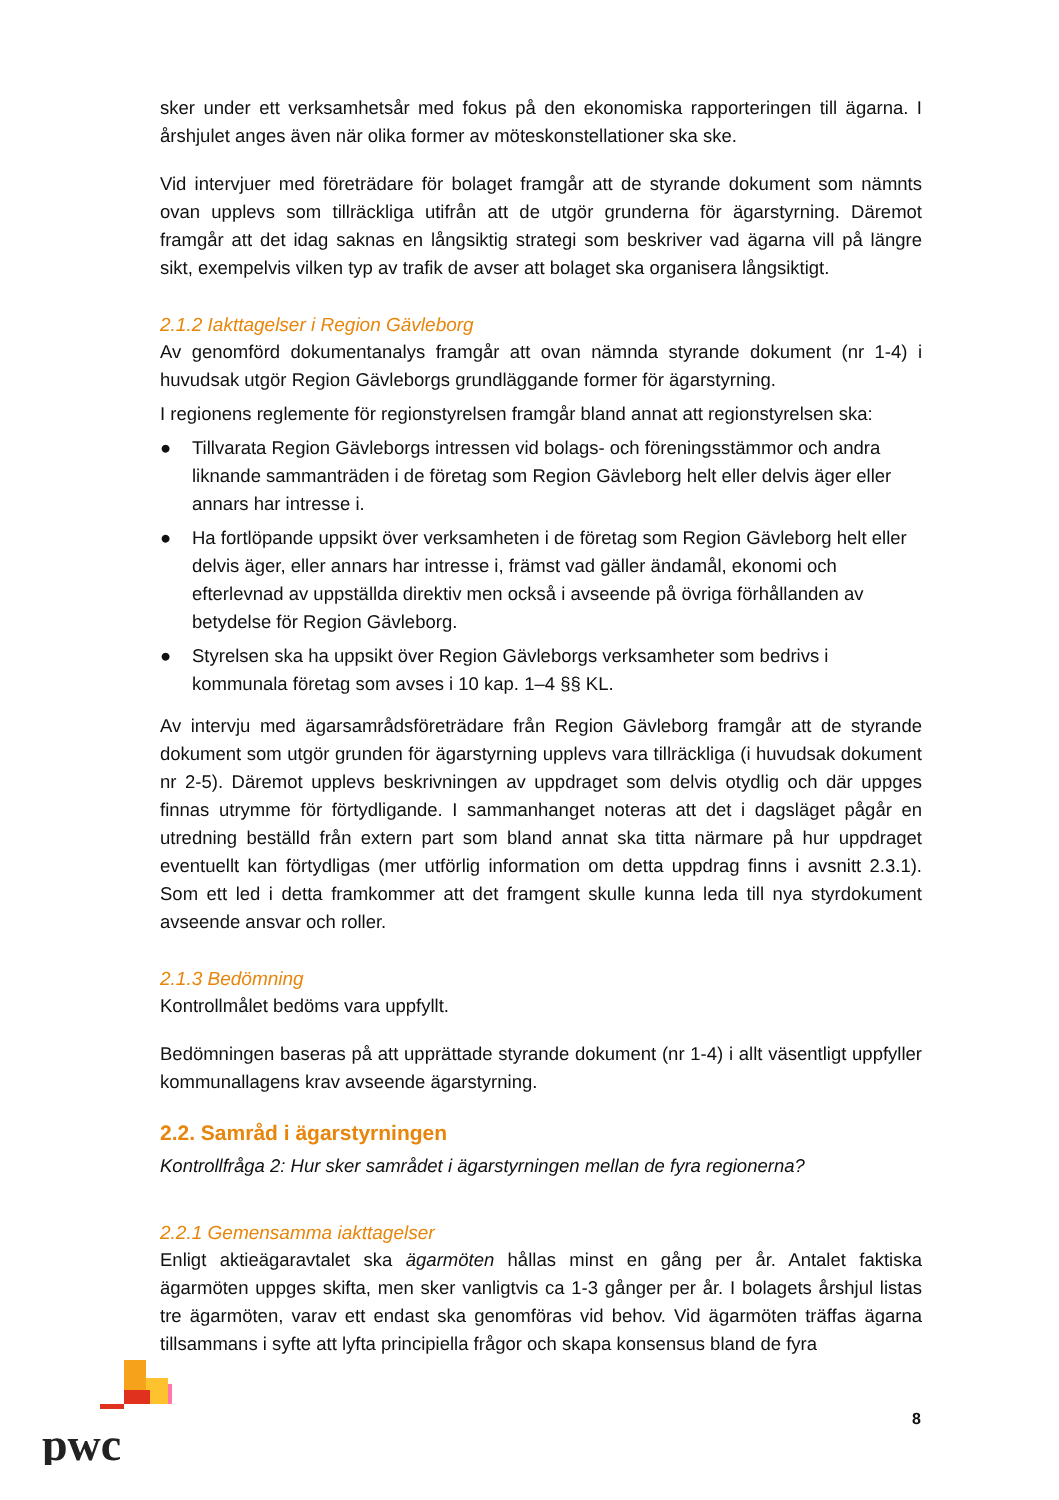sker under ett verksamhetsår med fokus på den ekonomiska rapporteringen till ägarna. I årshjulet anges även när olika former av möteskonstellationer ska ske.
Vid intervjuer med företrädare för bolaget framgår att de styrande dokument som nämnts ovan upplevs som tillräckliga utifrån att de utgör grunderna för ägarstyrning. Däremot framgår att det idag saknas en långsiktig strategi som beskriver vad ägarna vill på längre sikt, exempelvis vilken typ av trafik de avser att bolaget ska organisera långsiktigt.
2.1.2 Iakttagelser i Region Gävleborg
Av genomförd dokumentanalys framgår att ovan nämnda styrande dokument (nr 1-4) i huvudsak utgör Region Gävleborgs grundläggande former för ägarstyrning.
I regionens reglemente för regionstyrelsen framgår bland annat att regionstyrelsen ska:
● Tillvarata Region Gävleborgs intressen vid bolags- och föreningsstämmor och andra liknande sammanträden i de företag som Region Gävleborg helt eller delvis äger eller annars har intresse i.
● Ha fortlöpande uppsikt över verksamheten i de företag som Region Gävleborg helt eller delvis äger, eller annars har intresse i, främst vad gäller ändamål, ekonomi och efterlevnad av uppställda direktiv men också i avseende på övriga förhållanden av betydelse för Region Gävleborg.
● Styrelsen ska ha uppsikt över Region Gävleborgs verksamheter som bedrivs i kommunala företag som avses i 10 kap. 1–4 §§ KL.
Av intervju med ägarsamrådsföreträdare från Region Gävleborg framgår att de styrande dokument som utgör grunden för ägarstyrning upplevs vara tillräckliga (i huvudsak dokument nr 2-5). Däremot upplevs beskrivningen av uppdraget som delvis otydlig och där uppges finnas utrymme för förtydligande. I sammanhanget noteras att det i dagsläget pågår en utredning beställd från extern part som bland annat ska titta närmare på hur uppdraget eventuellt kan förtydligas (mer utförlig information om detta uppdrag finns i avsnitt 2.3.1). Som ett led i detta framkommer att det framgent skulle kunna leda till nya styrdokument avseende ansvar och roller.
2.1.3 Bedömning
Kontrollmålet bedöms vara uppfyllt.
Bedömningen baseras på att upprättade styrande dokument (nr 1-4) i allt väsentligt uppfyller kommunallagens krav avseende ägarstyrning.
2.2. Samråd i ägarstyrningen
Kontrollfråga 2: Hur sker samrådet i ägarstyrningen mellan de fyra regionerna?
2.2.1 Gemensamma iakttagelser
Enligt aktieägaravtalet ska ägarmöten hållas minst en gång per år. Antalet faktiska ägarmöten uppges skifta, men sker vanligtvis ca 1-3 gånger per år. I bolagets årshjul listas tre ägarmöten, varav ett endast ska genomföras vid behov. Vid ägarmöten träffas ägarna tillsammans i syfte att lyfta principiella frågor och skapa konsensus bland de fyra
pwc
8